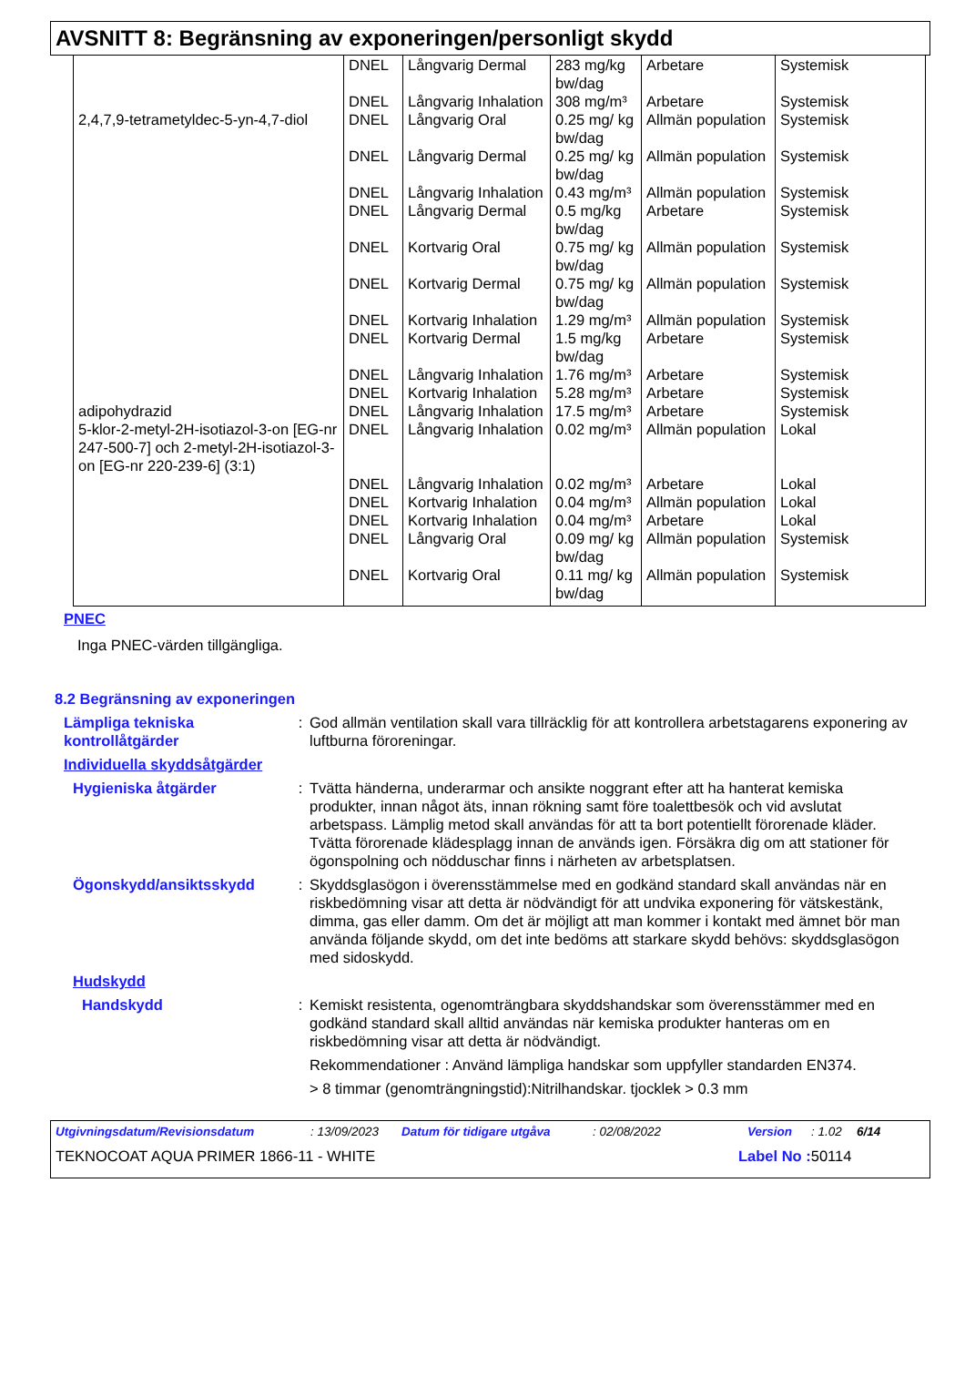AVSNITT 8: Begränsning av exponeringen/personligt skydd
| | DNEL | Långvarig Dermal | 283 mg/kg bw/dag | Arbetare | Systemisk |
| | DNEL | Långvarig Inhalation | 308 mg/m³ | Arbetare | Systemisk |
| 2,4,7,9-tetrametyldec-5-yn-4,7-diol | DNEL | Långvarig Oral | 0.25 mg/ kg bw/dag | Allmän population | Systemisk |
| | DNEL | Långvarig Dermal | 0.25 mg/ kg bw/dag | Allmän population | Systemisk |
| | DNEL | Långvarig Inhalation | 0.43 mg/m³ | Allmän population | Systemisk |
| | DNEL | Långvarig Dermal | 0.5 mg/kg bw/dag | Arbetare | Systemisk |
| | DNEL | Kortvarig Oral | 0.75 mg/ kg bw/dag | Allmän population | Systemisk |
| | DNEL | Kortvarig Dermal | 0.75 mg/ kg bw/dag | Allmän population | Systemisk |
| | DNEL | Kortvarig Inhalation | 1.29 mg/m³ | Allmän population | Systemisk |
| | DNEL | Kortvarig Dermal | 1.5 mg/kg bw/dag | Arbetare | Systemisk |
| | DNEL | Långvarig Inhalation | 1.76 mg/m³ | Arbetare | Systemisk |
| | DNEL | Kortvarig Inhalation | 5.28 mg/m³ | Arbetare | Systemisk |
| adipohydrazid | DNEL | Långvarig Inhalation | 17.5 mg/m³ | Arbetare | Systemisk |
| 5-klor-2-metyl-2H-isotiazol-3-on [EG-nr 247-500-7] och 2-metyl-2H-isotiazol-3-on [EG-nr 220-239-6] (3:1) | DNEL | Långvarig Inhalation | 0.02 mg/m³ | Allmän population | Lokal |
| | DNEL | Långvarig Inhalation | 0.02 mg/m³ | Arbetare | Lokal |
| | DNEL | Kortvarig Inhalation | 0.04 mg/m³ | Allmän population | Lokal |
| | DNEL | Kortvarig Inhalation | 0.04 mg/m³ | Arbetare | Lokal |
| | DNEL | Långvarig Oral | 0.09 mg/ kg bw/dag | Allmän population | Systemisk |
| | DNEL | Kortvarig Oral | 0.11 mg/ kg bw/dag | Allmän population | Systemisk |
PNEC
Inga PNEC-värden tillgängliga.
8.2 Begränsning av exponeringen
Lämpliga tekniska kontrollåtgärder
: God allmän ventilation skall vara tillräcklig för att kontrollera arbetstagarens exponering av luftburna föroreningar.
Individuella skyddsåtgärder
Hygieniska åtgärder : Tvätta händerna, underarmar och ansikte noggrant efter att ha hanterat kemiska produkter, innan något äts, innan rökning samt före toalettbesök och vid avslutat arbetspass. Lämplig metod skall användas för att ta bort potentiellt förorenade kläder. Tvätta förorenade klädesplagg innan de används igen. Försäkra dig om att stationer för ögonspolning och nödduschar finns i närheten av arbetsplatsen.
Ögonskydd/ansiktsskydd : Skyddsglasögon i överensstämmelse med en godkänd standard skall användas när en riskbedömning visar att detta är nödvändigt för att undvika exponering för vätskestänk, dimma, gas eller damm. Om det är möjligt att man kommer i kontakt med ämnet bör man använda följande skydd, om det inte bedöms att starkare skydd behövs: skyddsglasögon med sidoskydd.
Hudskydd
Handskydd : Kemiskt resistenta, ogenomträngbara skyddshandskar som överensstämmer med en godkänd standard skall alltid användas när kemiska produkter hanteras om en riskbedömning visar att detta är nödvändigt.
Rekommendationer : Använd lämpliga handskar som uppfyller standarden EN374.
> 8 timmar (genomträngningstid):Nitrilhandskar. tjocklek > 0.3 mm
Utgivningsdatum/Revisionsdatum: 13/09/2023 Datum för tidigare utgåva: 02/08/2022 Version: 1.02 6/14
TEKNOCOAT AQUA PRIMER 1866-11 - WHITE Label No : 50114